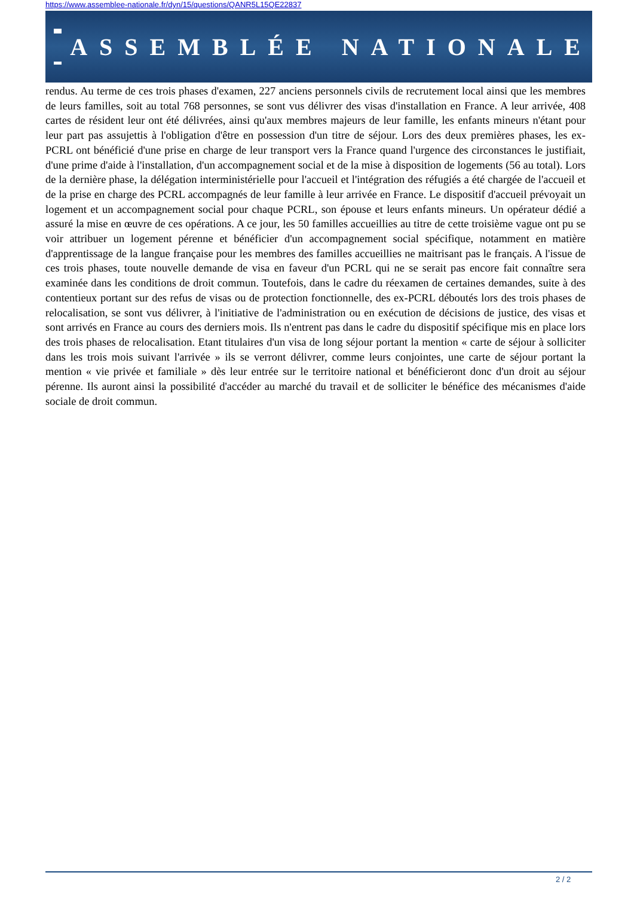https://www.assemblee-nationale.fr/dyn/15/questions/QANR5L15QE22837
ASSEMBLÉE NATIONALE
rendus. Au terme de ces trois phases d'examen, 227 anciens personnels civils de recrutement local ainsi que les membres de leurs familles, soit au total 768 personnes, se sont vus délivrer des visas d'installation en France. A leur arrivée, 408 cartes de résident leur ont été délivrées, ainsi qu'aux membres majeurs de leur famille, les enfants mineurs n'étant pour leur part pas assujettis à l'obligation d'être en possession d'un titre de séjour. Lors des deux premières phases, les ex-PCRL ont bénéficié d'une prise en charge de leur transport vers la France quand l'urgence des circonstances le justifiait, d'une prime d'aide à l'installation, d'un accompagnement social et de la mise à disposition de logements (56 au total). Lors de la dernière phase, la délégation interministérielle pour l'accueil et l'intégration des réfugiés a été chargée de l'accueil et de la prise en charge des PCRL accompagnés de leur famille à leur arrivée en France. Le dispositif d'accueil prévoyait un logement et un accompagnement social pour chaque PCRL, son épouse et leurs enfants mineurs. Un opérateur dédié a assuré la mise en œuvre de ces opérations. A ce jour, les 50 familles accueillies au titre de cette troisième vague ont pu se voir attribuer un logement pérenne et bénéficier d'un accompagnement social spécifique, notamment en matière d'apprentissage de la langue française pour les membres des familles accueillies ne maitrisant pas le français. A l'issue de ces trois phases, toute nouvelle demande de visa en faveur d'un PCRL qui ne se serait pas encore fait connaître sera examinée dans les conditions de droit commun. Toutefois, dans le cadre du réexamen de certaines demandes, suite à des contentieux portant sur des refus de visas ou de protection fonctionnelle, des ex-PCRL déboutés lors des trois phases de relocalisation, se sont vus délivrer, à l'initiative de l'administration ou en exécution de décisions de justice, des visas et sont arrivés en France au cours des derniers mois. Ils n'entrent pas dans le cadre du dispositif spécifique mis en place lors des trois phases de relocalisation. Etant titulaires d'un visa de long séjour portant la mention « carte de séjour à solliciter dans les trois mois suivant l'arrivée » ils se verront délivrer, comme leurs conjointes, une carte de séjour portant la mention « vie privée et familiale » dès leur entrée sur le territoire national et bénéficieront donc d'un droit au séjour pérenne. Ils auront ainsi la possibilité d'accéder au marché du travail et de solliciter le bénéfice des mécanismes d'aide sociale de droit commun.
2 / 2